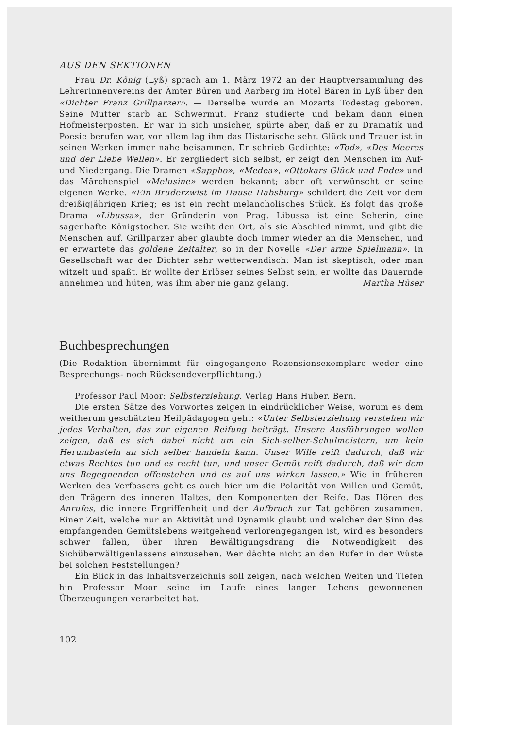AUS DEN SEKTIONEN
Frau Dr. König (Lyß) sprach am 1. März 1972 an der Hauptversammlung des Lehrerinnenvereins der Ämter Büren und Aarberg im Hotel Bären in Lyß über den «Dichter Franz Grillparzer». — Derselbe wurde an Mozarts Todestag geboren. Seine Mutter starb an Schwermut. Franz studierte und bekam dann einen Hofmeisterposten. Er war in sich unsicher, spürte aber, daß er zu Dramatik und Poesie berufen war, vor allem lag ihm das Historische sehr. Glück und Trauer ist in seinen Werken immer nahe beisammen. Er schrieb Gedichte: «Tod», «Des Meeres und der Liebe Wellen». Er zergliedert sich selbst, er zeigt den Menschen im Auf- und Niedergang. Die Dramen «Sappho», «Medea», «Ottokars Glück und Ende» und das Märchenspiel «Melusine» werden bekannt; aber oft verwünscht er seine eigenen Werke. «Ein Bruderzwist im Hause Habsburg» schildert die Zeit vor dem dreißigjährigen Krieg; es ist ein recht melancholisches Stück. Es folgt das große Drama «Libussa», der Gründerin von Prag. Libussa ist eine Seherin, eine sagenhafte Königstocher. Sie weiht den Ort, als sie Abschied nimmt, und gibt die Menschen auf. Grillparzer aber glaubte doch immer wieder an die Menschen, und er erwartete das goldene Zeitalter, so in der Novelle «Der arme Spielmann». In Gesellschaft war der Dichter sehr wetterwendisch: Man ist skeptisch, oder man witzelt und spaßt. Er wollte der Erlöser seines Selbst sein, er wollte das Dauernde annehmen und hüten, was ihm aber nie ganz gelang. Martha Hüser
Buchbesprechungen
(Die Redaktion übernimmt für eingegangene Rezensionsexemplare weder eine Besprechungs- noch Rücksendeverpflichtung.)
Professor Paul Moor: Selbsterziehung. Verlag Hans Huber, Bern.
Die ersten Sätze des Vorwortes zeigen in eindrücklicher Weise, worum es dem weitherum geschätzten Heilpädagogen geht: «Unter Selbsterziehung verstehen wir jedes Verhalten, das zur eigenen Reifung beiträgt. Unsere Ausführungen wollen zeigen, daß es sich dabei nicht um ein Sich-selber-Schulmeistern, um kein Herumbasteln an sich selber handeln kann. Unser Wille reift dadurch, daß wir etwas Rechtes tun und es recht tun, und unser Gemüt reift dadurch, daß wir dem uns Begegnenden offenstehen und es auf uns wirken lassen.» Wie in früheren Werken des Verfassers geht es auch hier um die Polarität von Willen und Gemüt, den Trägern des inneren Haltes, den Komponenten der Reife. Das Hören des Anrufes, die innere Ergriffenheit und der Aufbruch zur Tat gehören zusammen. Einer Zeit, welche nur an Aktivität und Dynamik glaubt und welcher der Sinn des empfangenden Gemütslebens weitgehend verlorengegangen ist, wird es besonders schwer fallen, über ihren Bewältigungsdrang die Notwendigkeit des Sichüberwältigenlassens einzusehen. Wer dächte nicht an den Rufer in der Wüste bei solchen Feststellungen?
Ein Blick in das Inhaltsverzeichnis soll zeigen, nach welchen Weiten und Tiefen hin Professor Moor seine im Laufe eines langen Lebens gewonnenen Überzeugungen verarbeitet hat.
102